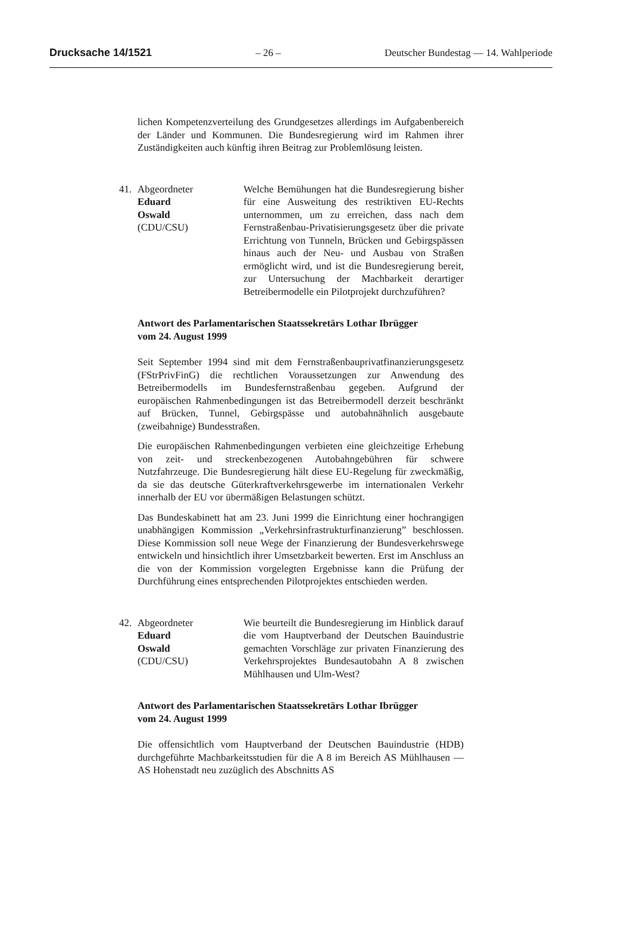Drucksache 14/1521 – 26 – Deutscher Bundestag — 14. Wahlperiode
lichen Kompetenzverteilung des Grundgesetzes allerdings im Aufgabenbereich der Länder und Kommunen. Die Bundesregierung wird im Rahmen ihrer Zuständigkeiten auch künftig ihren Beitrag zur Problemlösung leisten.
41. Abgeordneter
Eduard
Oswald
(CDU/CSU)
Welche Bemühungen hat die Bundesregierung bisher für eine Ausweitung des restriktiven EU-Rechts unternommen, um zu erreichen, dass nach dem Fernstraßenbau-Privatisierungsgesetz über die private Errichtung von Tunneln, Brücken und Gebirgspässen hinaus auch der Neu- und Ausbau von Straßen ermöglicht wird, und ist die Bundesregierung bereit, zur Untersuchung der Machbarkeit derartiger Betreibermodelle ein Pilotprojekt durchzuführen?
Antwort des Parlamentarischen Staatssekretärs Lothar Ibrügger
vom 24. August 1999
Seit September 1994 sind mit dem Fernstraßenbauprivatfinanzierungsgesetz (FStrPrivFinG) die rechtlichen Voraussetzungen zur Anwendung des Betreibermodells im Bundesfernstraßenbau gegeben. Aufgrund der europäischen Rahmenbedingungen ist das Betreibermodell derzeit beschränkt auf Brücken, Tunnel, Gebirgspässe und autobahnähnlich ausgebaute (zweibahnige) Bundesstraßen.
Die europäischen Rahmenbedingungen verbieten eine gleichzeitige Erhebung von zeit- und streckenbezogenen Autobahngebühren für schwere Nutzfahrzeuge. Die Bundesregierung hält diese EU-Regelung für zweckmäßig, da sie das deutsche Güterkraftverkehrsgewerbe im internationalen Verkehr innerhalb der EU vor übermäßigen Belastungen schützt.
Das Bundeskabinett hat am 23. Juni 1999 die Einrichtung einer hochrangigen unabhängigen Kommission „Verkehrsinfrastrukturfinanzierung” beschlossen. Diese Kommission soll neue Wege der Finanzierung der Bundesverkehrswege entwickeln und hinsichtlich ihrer Umsetzbarkeit bewerten. Erst im Anschluss an die von der Kommission vorgelegten Ergebnisse kann die Prüfung der Durchführung eines entsprechenden Pilotprojektes entschieden werden.
42. Abgeordneter
Eduard
Oswald
(CDU/CSU)
Wie beurteilt die Bundesregierung im Hinblick darauf die vom Hauptverband der Deutschen Bauindustrie gemachten Vorschläge zur privaten Finanzierung des Verkehrsprojektes Bundesautobahn A 8 zwischen Mühlhausen und Ulm-West?
Antwort des Parlamentarischen Staatssekretärs Lothar Ibrügger
vom 24. August 1999
Die offensichtlich vom Hauptverband der Deutschen Bauindustrie (HDB) durchgeführte Machbarkeitsstudien für die A 8 im Bereich AS Mühlhausen — AS Hohenstadt neu zuzüglich des Abschnitts AS